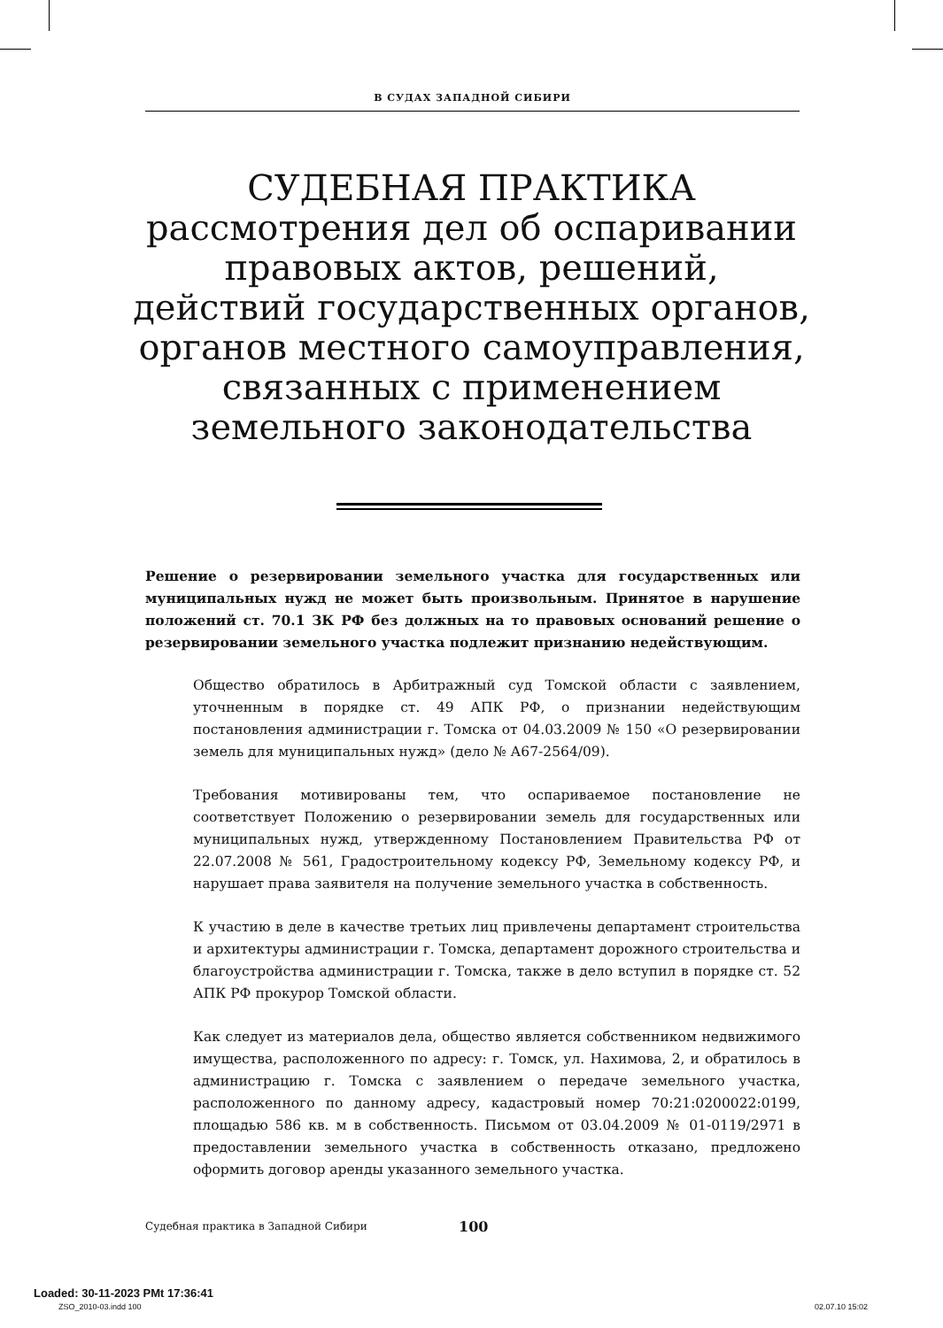В СУДАХ ЗАПАДНОЙ СИБИРИ
СУДЕБНАЯ ПРАКТИКА
рассмотрения дел об оспаривании
правовых актов, решений,
действий государственных органов,
органов местного самоуправления,
связанных с применением
земельного законодательства
Решение о резервировании земельного участка для государственных или муниципальных нужд не может быть произвольным. Принятое в нарушение положений ст. 70.1 ЗК РФ без должных на то правовых оснований решение о резервировании земельного участка подлежит признанию недействующим.
Общество обратилось в Арбитражный суд Томской области с заявлением, уточненным в порядке ст. 49 АПК РФ, о признании недействующим постановления администрации г. Томска от 04.03.2009 № 150 «О резервировании земель для муниципальных нужд» (дело № А67-2564/09).
Требования мотивированы тем, что оспариваемое постановление не соответствует Положению о резервировании земель для государственных или муниципальных нужд, утвержденному Постановлением Правительства РФ от 22.07.2008 № 561, Градостроительному кодексу РФ, Земельному кодексу РФ, и нарушает права заявителя на получение земельного участка в собственность.
К участию в деле в качестве третьих лиц привлечены департамент строительства и архитектуры администрации г. Томска, департамент дорожного строительства и благоустройства администрации г. Томска, также в дело вступил в порядке ст. 52 АПК РФ прокурор Томской области.
Как следует из материалов дела, общество является собственником недвижимого имущества, расположенного по адресу: г. Томск, ул. Нахимова, 2, и обратилось в администрацию г. Томска с заявлением о передаче земельного участка, расположенного по данному адресу, кадастровый номер 70:21:0200022:0199, площадью 586 кв. м в собственность. Письмом от 03.04.2009 № 01-0119/2971 в предоставлении земельного участка в собственность отказано, предложено оформить договор аренды указанного земельного участка.
Судебная практика в Западной Сибири 100
Loaded: 30-11-2023 PMt 17:36:41
ZSO_2010-03.indd 100 02.07.10 15:02